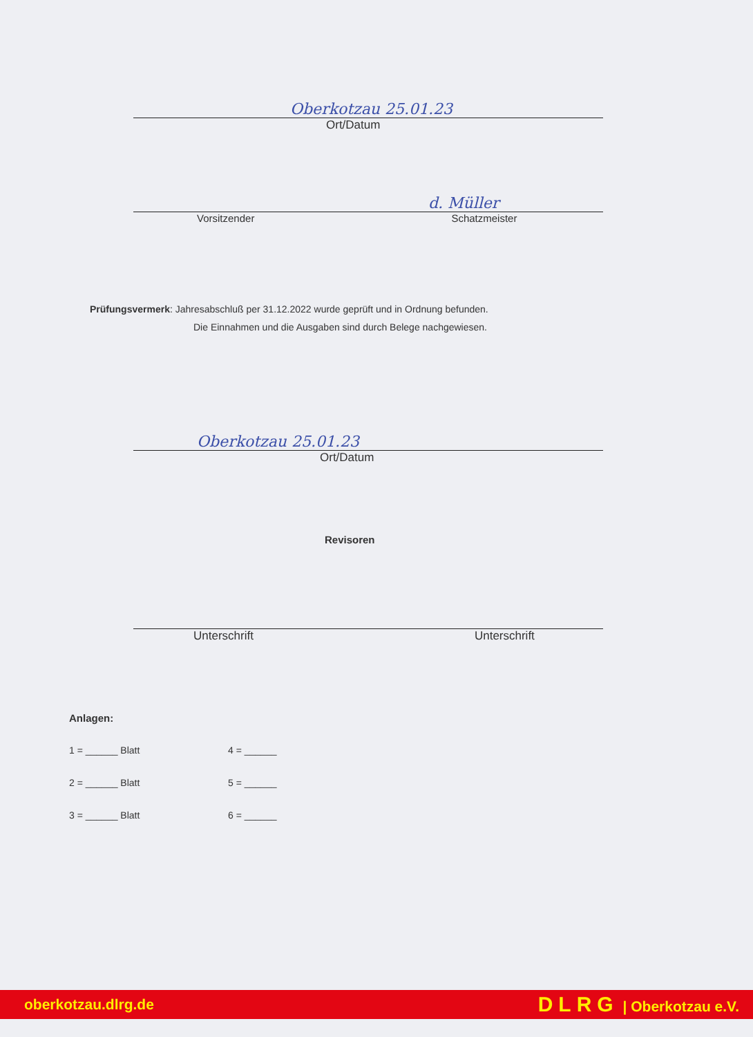Oberkotzau 25.01.23
Ort/Datum
d. Müller
Vorsitzender Schatzmeister
Prüfungsvermerk: Jahresabschluß per 31.12.2022 wurde geprüft und in Ordnung befunden.
Die Einnahmen und die Ausgaben sind durch Belege nachgewiesen.
Oberkotzau 25.01.23
Ort/Datum
Revisoren
Unterschrift Unterschrift
Anlagen:
1 = ______ Blatt 4 = ______
2 = ______ Blatt 5 = ______
3 = ______ Blatt 6 = ______
oberkotzau.dlrg.de DLRG | Oberkotzau e.V.